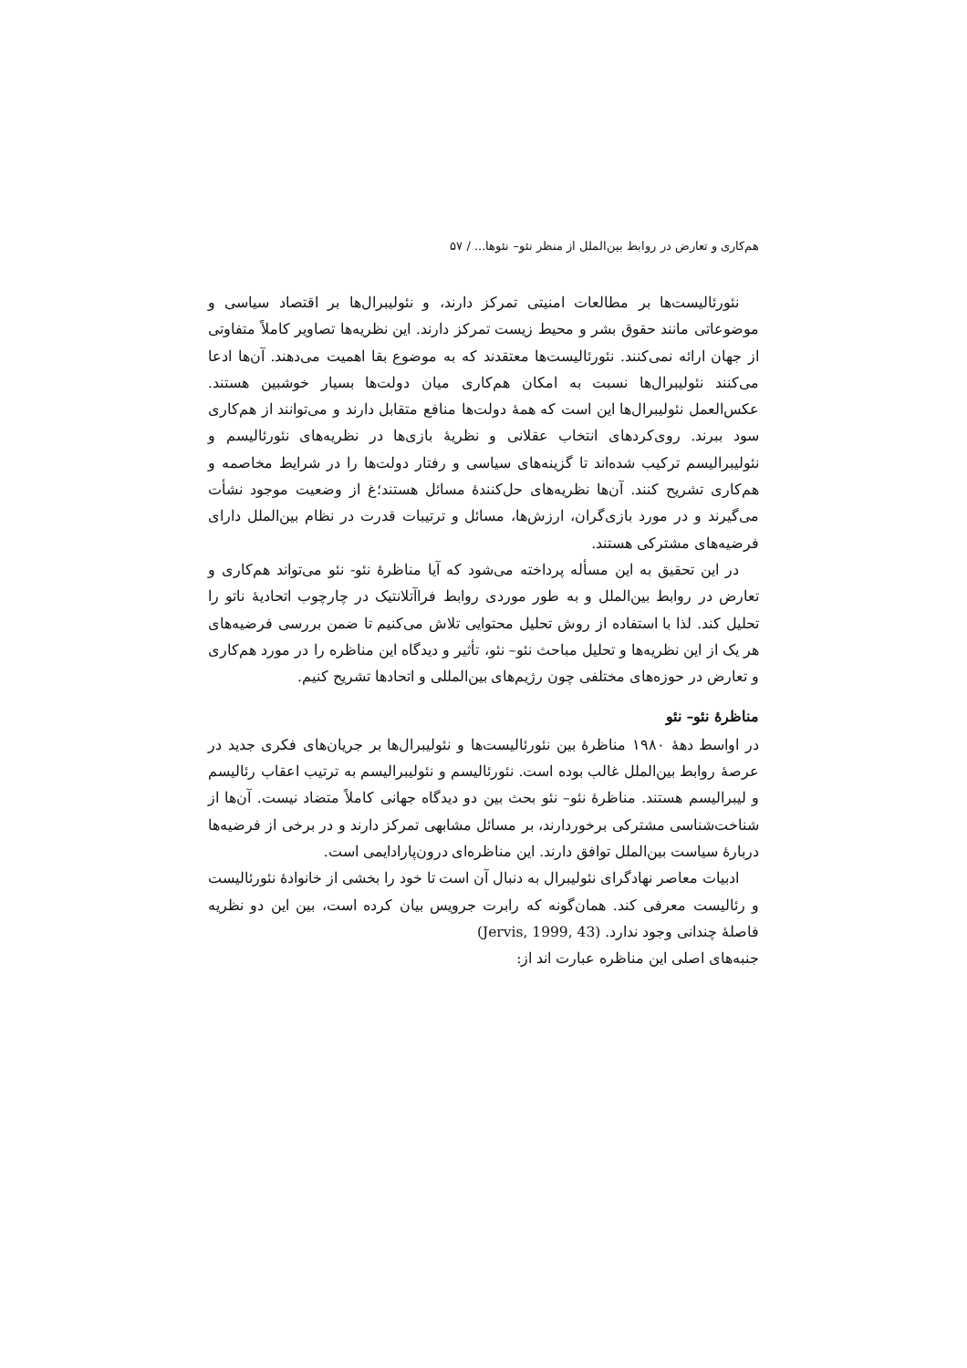هم‌کاری و تعارض در روابط بین‌الملل از منظر نئو– نئوها... / ۵۷
نئورئالیست‌ها بر مطالعات امنیتی تمرکز دارند، و نئولیبرال‌ها بر اقتصاد سیاسی و موضوعاتی مانند حقوق بشر و محیط زیست تمرکز دارند. این نظریه‌ها تصاویر کاملاً متفاوتی از جهان ارائه نمی‌کنند. نئورئالیست‌ها معتقدند که به موضوع بقا اهمیت می‌دهند. آن‌ها ادعا می‌کنند نئولیبرال‌ها نسبت به امکان هم‌کاری میان دولت‌ها بسیار خوشبین هستند. عکس‌العمل نئولیبرال‌ها این است که همهٔ دولت‌ها منافع متقابل دارند و می‌توانند از هم‌کاری سود ببرند. روی‌کردهای انتخاب عقلانی و نظریهٔ بازی‌ها در نظریه‌های نئورئالیسم و نئولیبرالیسم ترکیب شده‌اند تا گزینه‌های سیاسی و رفتار دولت‌ها را در شرایط مخاصمه و هم‌کاری تشریح کنند. آن‌ها نظریه‌های حل‌کنندهٔ مسائل هستند؛غ از وضعیت موجود نشأت می‌گیرند و در مورد بازی‌گران، ارزش‌ها، مسائل و ترتیبات قدرت در نظام بین‌الملل دارای فرضیه‌های مشترکی هستند.
در این تحقیق به این مسأله پرداخته می‌شود که آیا مناظرهٔ نئو- نئو می‌تواند هم‌کاری و تعارض در روابط بین‌الملل و به طور موردی روابط فراآتلانتیک در چارچوب اتحادیهٔ ناتو را تحلیل کند. لذا با استفاده از روش تحلیل محتوایی تلاش می‌کنیم تا ضمن بررسی فرضیه‌های هر یک از این نظریه‌ها و تحلیل مباحث نئو– نئو، تأثیر و دیدگاه این مناظره را در مورد هم‌کاری و تعارض در حوزه‌های مختلفی چون رژیم‌های بین‌المللی و اتحادها تشریح کنیم.
مناظرهٔ نئو– نئو
در اواسط دههٔ ۱۹۸۰ مناظرهٔ بین نئورئالیست‌ها و نئولیبرال‌ها بر جریان‌های فکری جدید در عرصهٔ روابط بین‌الملل غالب بوده است. نئورئالیسم و نئولیبرالیسم به ترتیب اعقاب رئالیسم و لیبرالیسم هستند. مناظرهٔ نئو– نئو بحث بین دو دیدگاه جهانی کاملاً متضاد نیست. آن‌ها از شناخت‌شناسی مشترکی برخوردارند، بر مسائل مشابهی تمرکز دارند و در برخی از فرضیه‌ها دربارهٔ سیاست بین‌الملل توافق دارند. این مناظره‌ای درون‌پارادایمی است.
ادبیات معاصر نهادگرای نئولیبرال به دنبال آن است تا خود را بخشی از خانوادهٔ نئورئالیست و رئالیست معرفی کند. همان‌گونه که رابرت جرویس بیان کرده است، بین این دو نظریه فاصلهٔ چندانی وجود ندارد. (Jervis, 1999, 43)
جنبه‌های اصلی این مناظره عبارت اند از: